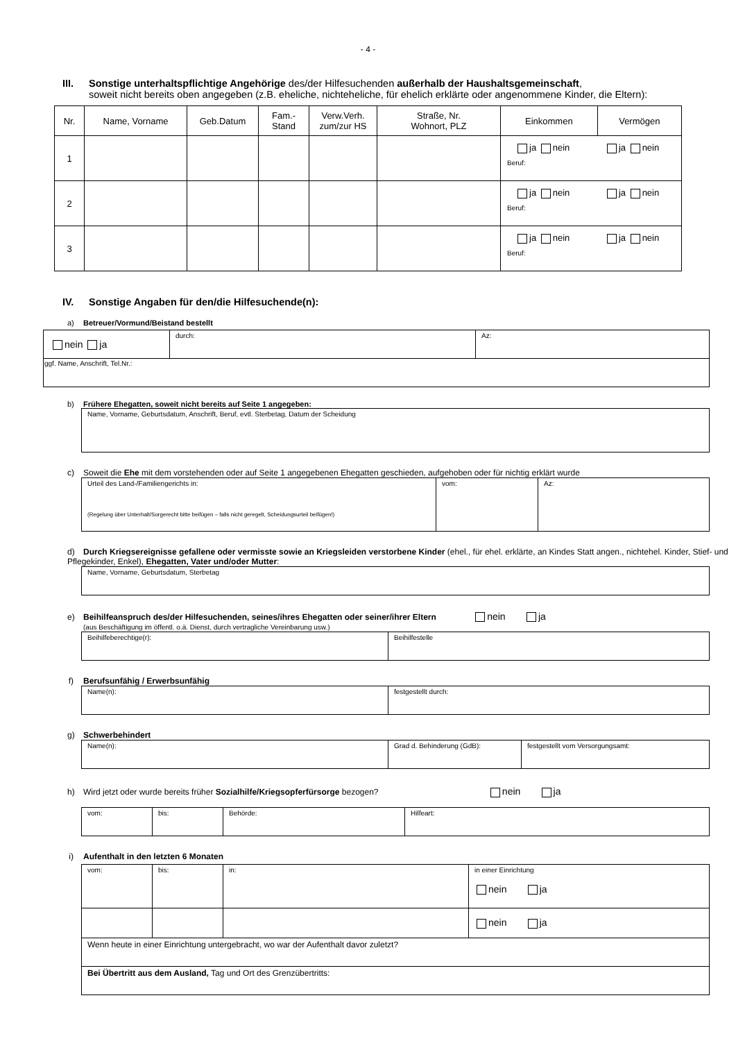- 4 -
III. Sonstige unterhaltspflichtige Angehörige des/der Hilfesuchenden außerhalb der Haushaltsgemeinschaft,
soweit nicht bereits oben angegeben (z.B. eheliche, nichteheliche, für ehelich erklärte oder angenommene Kinder, die Eltern):
| Nr. | Name, Vorname | Geb.Datum | Fam.- Stand | Verw.Verh. zum/zur HS | Straße, Nr. Wohnort, PLZ | Einkommen | Vermögen |
| --- | --- | --- | --- | --- | --- | --- | --- |
| 1 | | | | | | ja nein ja nein Beruf: | |
| 2 | | | | | | ja nein ja nein Beruf: | |
| 3 | | | | | | ja nein ja nein Beruf: | |
IV. Sonstige Angaben für den/die Hilfesuchende(n):
a) Betreuer/Vormund/Beistand bestellt
| nein ja | durch: | Az: |
| ggf. Name, Anschrift, Tel.Nr.: | | |
b) Frühere Ehegatten, soweit nicht bereits auf Seite 1 angegeben:
| Name, Vorname, Geburtsdatum, Anschrift, Beruf, evtl. Sterbetag, Datum der Scheidung |
c) Soweit die Ehe mit dem vorstehenden oder auf Seite 1 angegebenen Ehegatten geschieden, aufgehoben oder für nichtig erklärt wurde
| Urteil des Land-/Familiengerichts in: (Regelung über Unterhalt/Sorgerecht bitte beifügen – falls nicht geregelt, Scheidungsurteil beifügen!) | vom: | Az: |
d) Durch Kriegsereignisse gefallene oder vermisste sowie an Kriegsleiden verstorbene Kinder (ehel., für ehel. erklärte, an Kindes Statt angen., nichtehel. Kinder, Stief- und Pflegekinder, Enkel), Ehegatten, Vater und/oder Mutter:
| Name, Vorname, Geburtsdatum, Sterbetag |
e) Beihilfeanspruch des/der Hilfesuchenden, seines/ihres Ehegatten oder seiner/ihrer Eltern nein ja
(aus Beschäftigung im öffentl. o.ä. Dienst, durch vertragliche Vereinbarung usw.)
| Beihilfeberechtige(r): | Beihilfestelle |
f) Berufsunfähig / Erwerbsunfähig
| Name(n): | festgestellt durch: |
g) Schwerbehindert
| Name(n): | Grad d. Behinderung (GdB): | festgestellt vom Versorgungsamt: |
h) Wird jetzt oder wurde bereits früher Sozialhilfe/Kriegsopferfürsorge bezogen? nein ja
| vom: | bis: | Behörde: | Hilfeart: |
i) Aufenthalt in den letzten 6 Monaten
| vom: | bis: | in: | in einer Einrichtung nein ja |
| | | | nein ja |
| Wenn heute in einer Einrichtung untergebracht, wo war der Aufenthalt davor zuletzt? | | | |
| Bei Übertritt aus dem Ausland, Tag und Ort des Grenzübertritts: | | | |